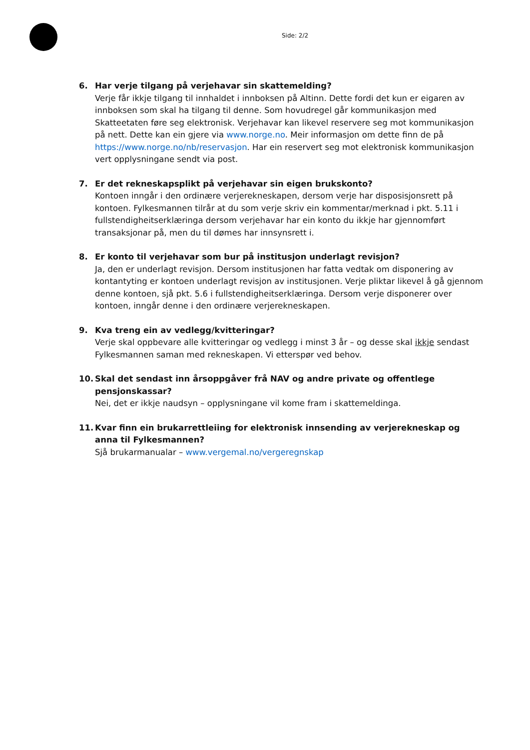Side: 2/2
6. Har verje tilgang på verjehavar sin skattemelding?
Verje får ikkje tilgang til innhaldet i innboksen på Altinn. Dette fordi det kun er eigaren av innboksen som skal ha tilgang til denne. Som hovudregel går kommunikasjon med Skatteetaten føre seg elektronisk. Verjehavar kan likevel reservere seg mot kommunikasjon på nett. Dette kan ein gjere via www.norge.no. Meir informasjon om dette finn de på https://www.norge.no/nb/reservasjon. Har ein reservert seg mot elektronisk kommunikasjon vert opplysningane sendt via post.
7. Er det rekneskapsplikt på verjehavar sin eigen brukskonto?
Kontoen inngår i den ordinære verjerekneskapen, dersom verje har disposisjonsrett på kontoen. Fylkesmannen tilrår at du som verje skriv ein kommentar/merknad i pkt. 5.11 i fullstendigheitserklæringa dersom verjehavar har ein konto du ikkje har gjennomført transaksjonar på, men du til dømes har innsynsrett i.
8. Er konto til verjehavar som bur på institusjon underlagt revisjon?
Ja, den er underlagt revisjon. Dersom institusjonen har fatta vedtak om disponering av kontantyting er kontoen underlagt revisjon av institusjonen. Verje pliktar likevel å gå gjennom denne kontoen, sjå pkt. 5.6 i fullstendigheitserklæringa. Dersom verje disponerer over kontoen, inngår denne i den ordinære verjerekneskapen.
9. Kva treng ein av vedlegg/kvitteringar?
Verje skal oppbevare alle kvitteringar og vedlegg i minst 3 år – og desse skal ikkje sendast Fylkesmannen saman med rekneskapen. Vi etterspør ved behov.
10. Skal det sendast inn årsoppgåver frå NAV og andre private og offentlege pensjonskassar?
Nei, det er ikkje naudsyn – opplysningane vil kome fram i skattemeldinga.
11. Kvar finn ein brukarrettleiing for elektronisk innsending av verjerekneskap og anna til Fylkesmannen?
Sjå brukarmanualar – www.vergemal.no/vergeregnskap